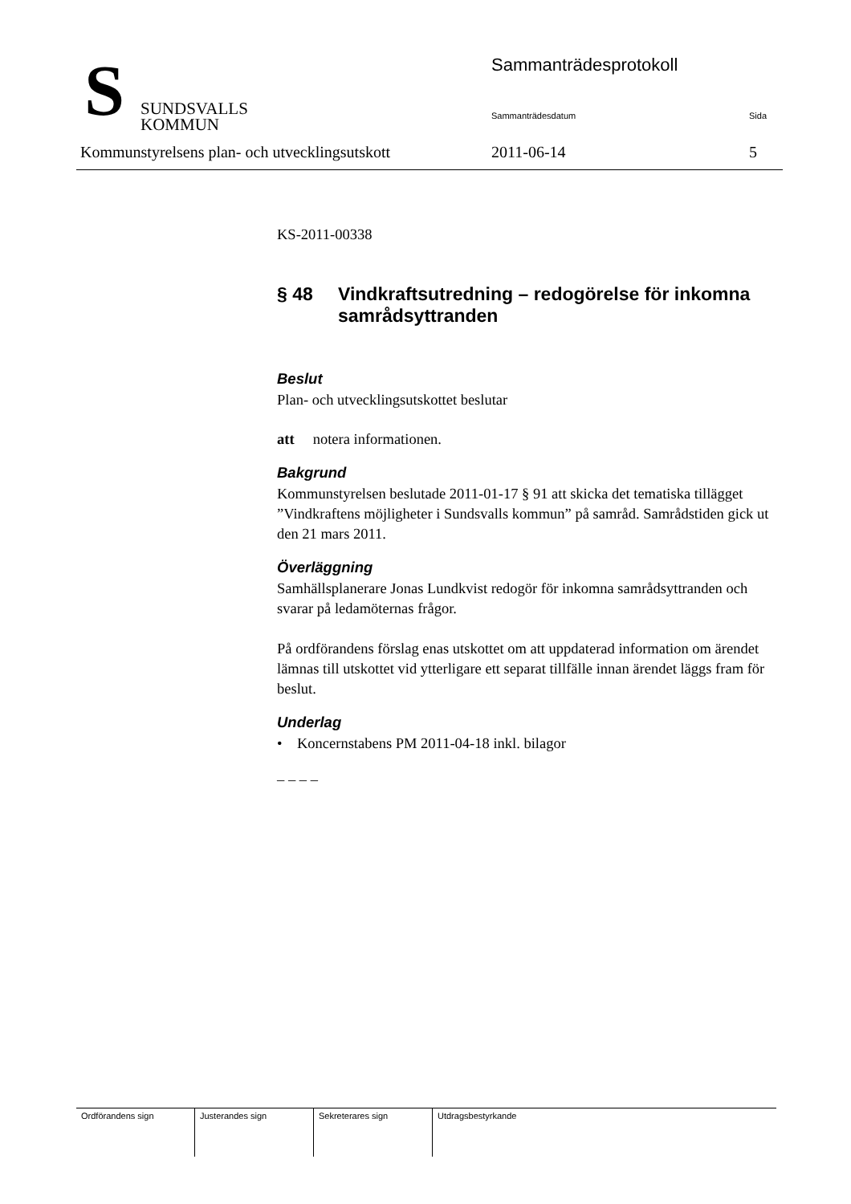S
SUNDSVALLS
KOMMUN
Sammanträdesprotokoll
Sammanträdesdatum Sida
Kommunstyrelsens plan- och utvecklingsutskott
2011-06-14 5
KS-2011-00338
§ 48 Vindkraftsutredning – redogörelse för inkomna samrådsyttranden
Beslut
Plan- och utvecklingsutskottet beslutar
att notera informationen.
Bakgrund
Kommunstyrelsen beslutade 2011-01-17 § 91 att skicka det tematiska tillägget ”Vindkraftens möjligheter i Sundsvalls kommun” på samråd. Samrådstiden gick ut den 21 mars 2011.
Överläggning
Samhällsplanerare Jonas Lundkvist redogör för inkomna samrådsyttranden och svarar på ledamöternas frågor.
På ordförandens förslag enas utskottet om att uppdaterad information om ärendet lämnas till utskottet vid ytterligare ett separat tillfälle innan ärendet läggs fram för beslut.
Underlag
• Koncernstabens PM 2011-04-18 inkl. bilagor
– – – –
| Ordförandens sign | Justerandes sign | Sekreterares sign | Utdragsbestyrkande |